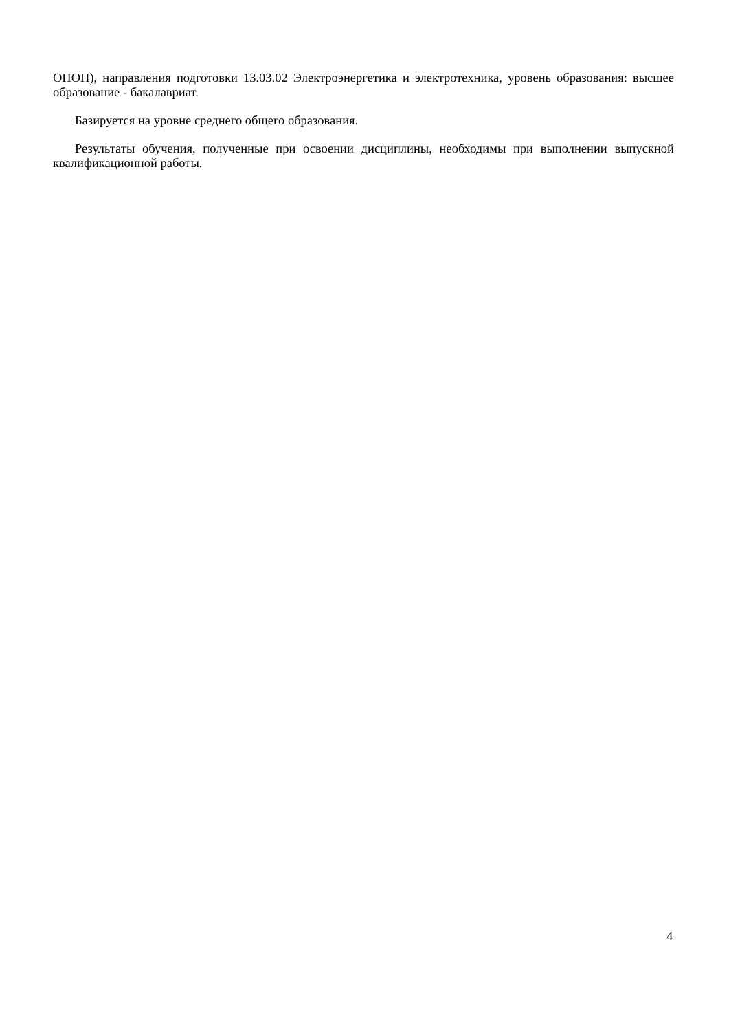ОПОП), направления подготовки 13.03.02 Электроэнергетика и электротехника, уровень образования: высшее образование - бакалавриат.
Базируется на уровне среднего общего образования.
Результаты обучения, полученные при освоении дисциплины, необходимы при выполнении выпускной квалификационной работы.
4